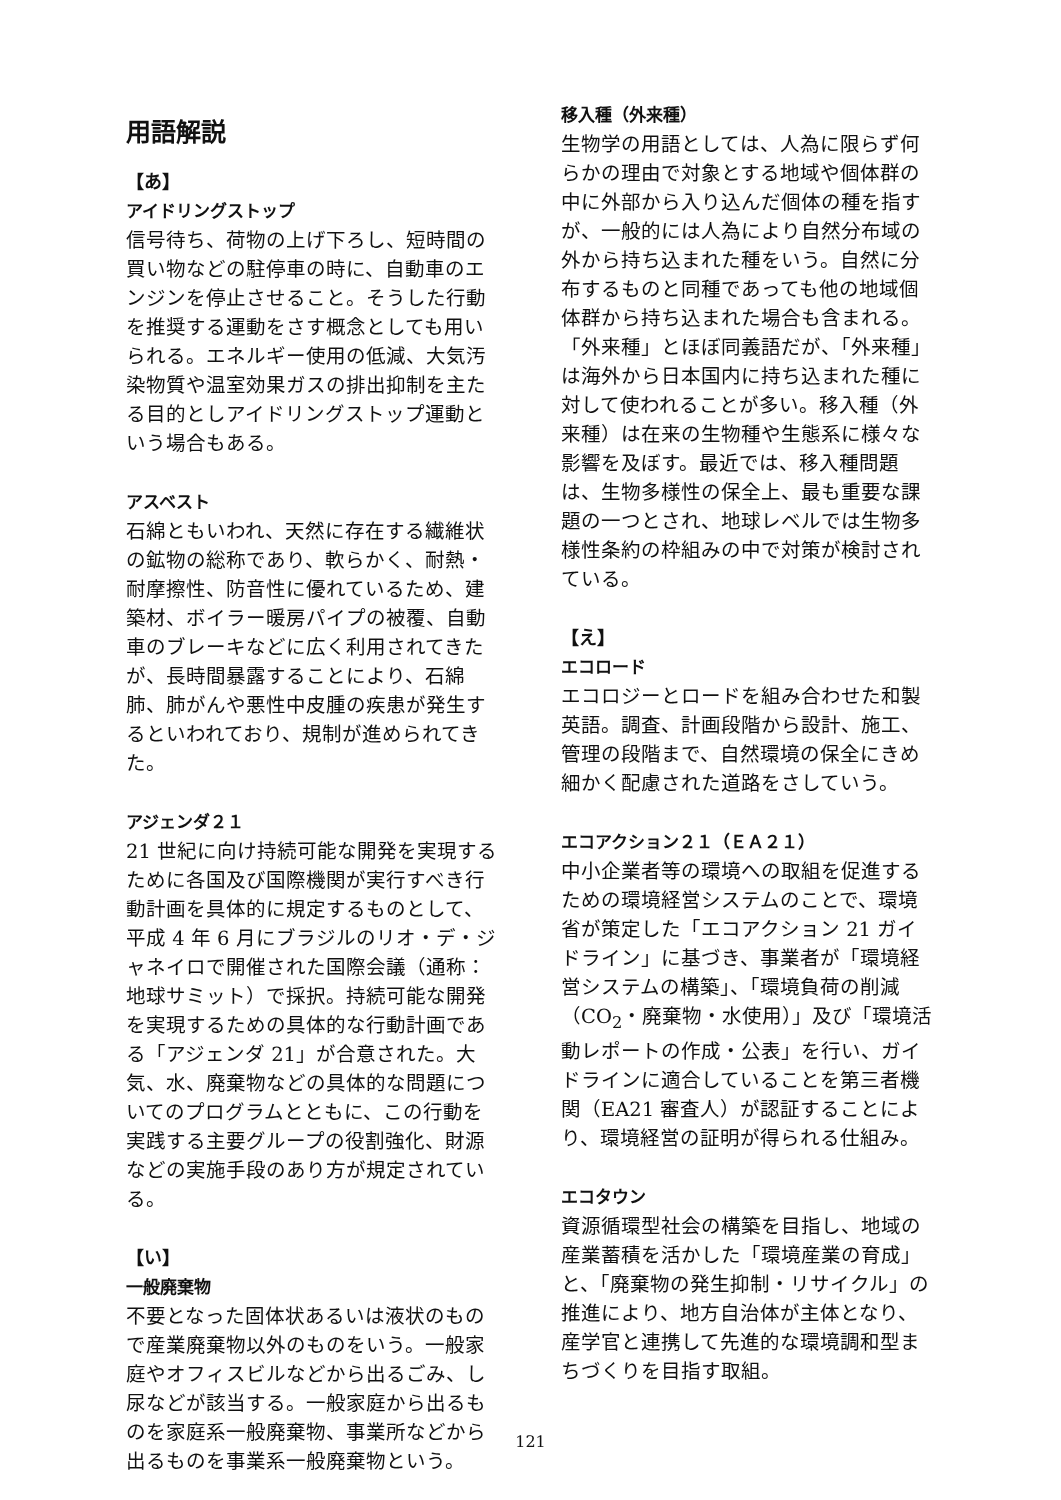用語解説
【あ】
アイドリングストップ
信号待ち、荷物の上げ下ろし、短時間の買い物などの駐停車の時に、自動車のエンジンを停止させること。そうした行動を推奨する運動をさす概念としても用いられる。エネルギー使用の低減、大気汚染物質や温室効果ガスの排出抑制を主たる目的としアイドリングストップ運動という場合もある。
アスベスト
石綿ともいわれ、天然に存在する繊維状の鉱物の総称であり、軟らかく、耐熱・耐摩擦性、防音性に優れているため、建築材、ボイラー暖房パイプの被覆、自動車のブレーキなどに広く利用されてきたが、長時間暴露することにより、石綿肺、肺がんや悪性中皮腫の疾患が発生するといわれており、規制が進められてきた。
アジェンダ２１
21 世紀に向け持続可能な開発を実現するために各国及び国際機関が実行すべき行動計画を具体的に規定するものとして、平成 4 年 6 月にブラジルのリオ・デ・ジャネイロで開催された国際会議（通称：地球サミット）で採択。持続可能な開発を実現するための具体的な行動計画である「アジェンダ 21」が合意された。大気、水、廃棄物などの具体的な問題についてのプログラムとともに、この行動を実践する主要グループの役割強化、財源などの実施手段のあり方が規定されている。
【い】
一般廃棄物
不要となった固体状あるいは液状のもので産業廃棄物以外のものをいう。一般家庭やオフィスビルなどから出るごみ、し尿などが該当する。一般家庭から出るものを家庭系一般廃棄物、事業所などから出るものを事業系一般廃棄物という。
移入種（外来種）
生物学の用語としては、人為に限らず何らかの理由で対象とする地域や個体群の中に外部から入り込んだ個体の種を指すが、一般的には人為により自然分布域の外から持ち込まれた種をいう。自然に分布するものと同種であっても他の地域個体群から持ち込まれた場合も含まれる。「外来種」とほぼ同義語だが、「外来種」は海外から日本国内に持ち込まれた種に対して使われることが多い。移入種（外来種）は在来の生物種や生態系に様々な影響を及ぼす。最近では、移入種問題は、生物多様性の保全上、最も重要な課題の一つとされ、地球レベルでは生物多様性条約の枠組みの中で対策が検討されている。
【え】
エコロード
エコロジーとロードを組み合わせた和製英語。調査、計画段階から設計、施工、管理の段階まで、自然環境の保全にきめ細かく配慮された道路をさしていう。
エコアクション２１（ＥＡ２１）
中小企業者等の環境への取組を促進するための環境経営システムのことで、環境省が策定した「エコアクション 21 ガイドライン」に基づき、事業者が「環境経営システムの構築」、「環境負荷の削減（CO<sub>2</sub>・廃棄物・水使用）」及び「環境活動レポートの作成・公表」を行い、ガイドラインに適合していることを第三者機関（EA21 審査人）が認証することにより、環境経営の証明が得られる仕組み。
エコタウン
資源循環型社会の構築を目指し、地域の産業蓄積を活かした「環境産業の育成」と、「廃棄物の発生抑制・リサイクル」の推進により、地方自治体が主体となり、産学官と連携して先進的な環境調和型まちづくりを目指す取組。
121